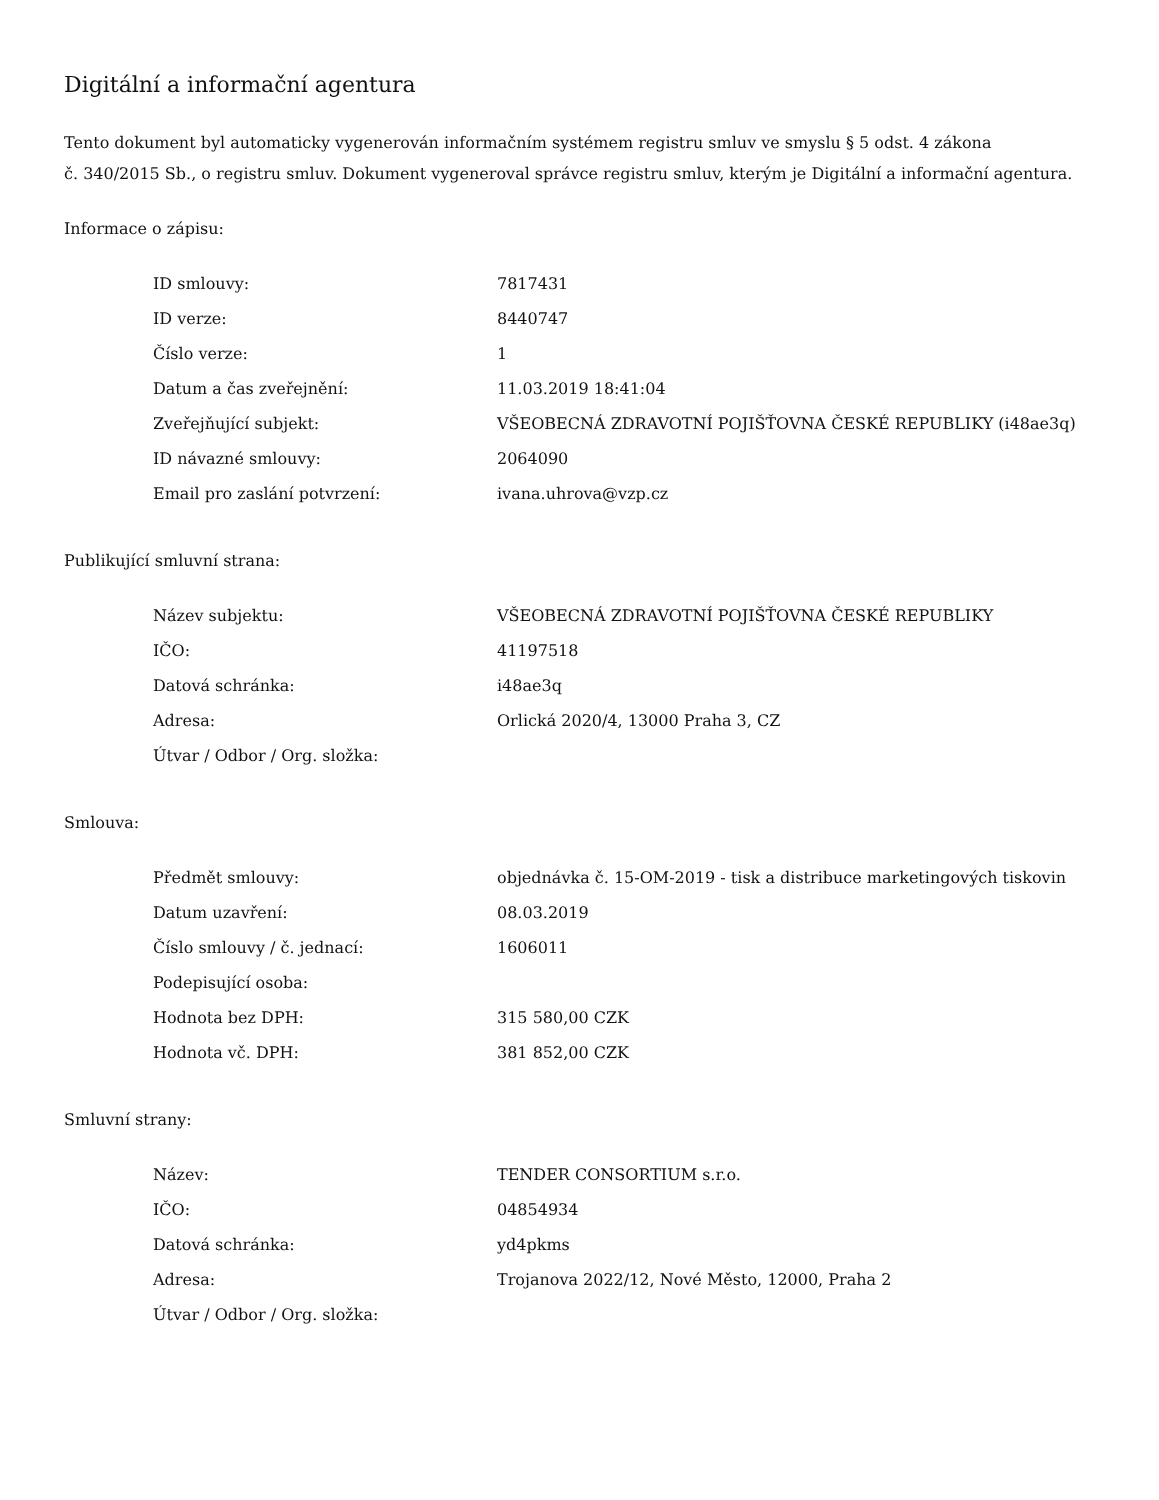Digitální a informační agentura
Tento dokument byl automaticky vygenerován informačním systémem registru smluv ve smyslu § 5 odst. 4 zákona
č. 340/2015 Sb., o registru smluv. Dokument vygeneroval správce registru smluv, kterým je Digitální a informační agentura.
Informace o zápisu:
| ID smlouvy: | 7817431 |
| ID verze: | 8440747 |
| Číslo verze: | 1 |
| Datum a čas zveřejnění: | 11.03.2019 18:41:04 |
| Zveřejňující subjekt: | VŠEOBECNÁ ZDRAVOTNÍ POJIŠŤOVNA ČESKÉ REPUBLIKY (i48ae3q) |
| ID návazné smlouvy: | 2064090 |
| Email pro zaslání potvrzení: | ivana.uhrova@vzp.cz |
Publikující smluvní strana:
| Název subjektu: | VŠEOBECNÁ ZDRAVOTNÍ POJIŠŤOVNA ČESKÉ REPUBLIKY |
| IČO: | 41197518 |
| Datová schránka: | i48ae3q |
| Adresa: | Orlická 2020/4, 13000 Praha 3, CZ |
| Útvar / Odbor / Org. složka: | |
Smlouva:
| Předmět smlouvy: | objednávka č. 15-OM-2019 - tisk a distribuce marketingových tiskovin |
| Datum uzavření: | 08.03.2019 |
| Číslo smlouvy / č. jednací: | 1606011 |
| Podepisující osoba: | |
| Hodnota bez DPH: | 315 580,00 CZK |
| Hodnota vč. DPH: | 381 852,00 CZK |
Smluvní strany:
| Název: | TENDER CONSORTIUM s.r.o. |
| IČO: | 04854934 |
| Datová schránka: | yd4pkms |
| Adresa: | Trojanova 2022/12, Nové Město, 12000, Praha 2 |
| Útvar / Odbor / Org. složka: | |